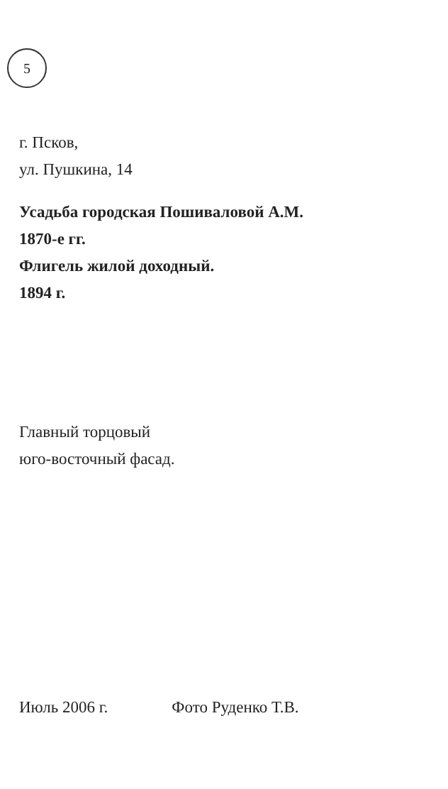5
г. Псков,
ул. Пушкина, 14
Усадьба городская Пошиваловой А.М.
1870-е гг.
Флигель жилой доходный.
1894 г.
Главный торцовый
юго-восточный фасад.
Июль 2006 г. Фото Руденко Т.В.